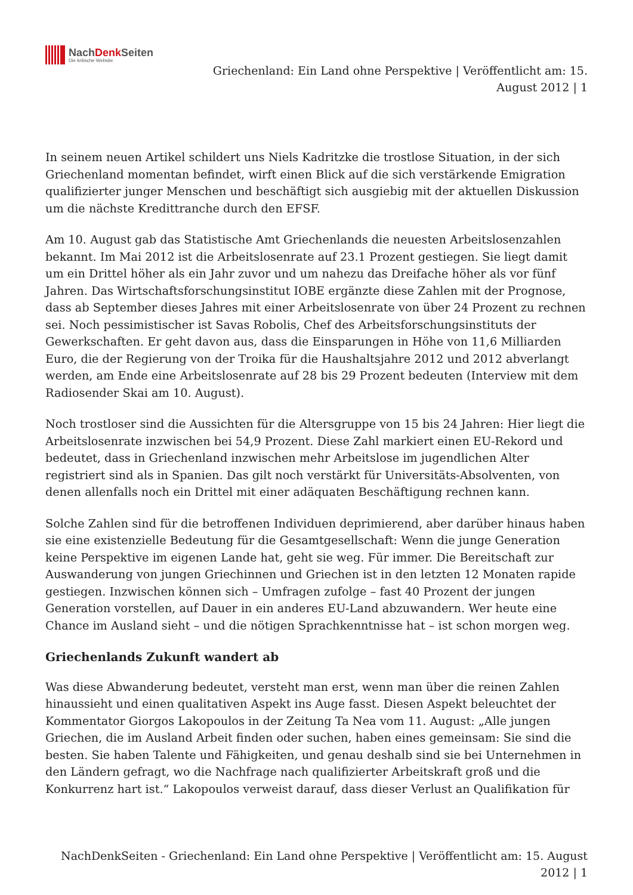NachDenk Seiten
Die kritische Website
Griechenland: Ein Land ohne Perspektive | Veröffentlicht am: 15.
August 2012 | 1
In seinem neuen Artikel schildert uns Niels Kadritzke die trostlose Situation, in der sich Griechenland momentan befindet, wirft einen Blick auf die sich verstärkende Emigration qualifizierter junger Menschen und beschäftigt sich ausgiebig mit der aktuellen Diskussion um die nächste Kredittranche durch den EFSF.
Am 10. August gab das Statistische Amt Griechenlands die neuesten Arbeitslosenzahlen bekannt. Im Mai 2012 ist die Arbeitslosenrate auf 23.1 Prozent gestiegen. Sie liegt damit um ein Drittel höher als ein Jahr zuvor und um nahezu das Dreifache höher als vor fünf Jahren. Das Wirtschaftsforschungsinstitut IOBE ergänzte diese Zahlen mit der Prognose, dass ab September dieses Jahres mit einer Arbeitslosenrate von über 24 Prozent zu rechnen sei. Noch pessimistischer ist Savas Robolis, Chef des Arbeitsforschungsinstituts der Gewerkschaften. Er geht davon aus, dass die Einsparungen in Höhe von 11,6 Milliarden Euro, die der Regierung von der Troika für die Haushaltsjahre 2012 und 2012 abverlangt werden, am Ende eine Arbeitslosenrate auf 28 bis 29 Prozent bedeuten (Interview mit dem Radiosender Skai am 10. August).
Noch trostloser sind die Aussichten für die Altersgruppe von 15 bis 24 Jahren: Hier liegt die Arbeitslosenrate inzwischen bei 54,9 Prozent. Diese Zahl markiert einen EU-Rekord und bedeutet, dass in Griechenland inzwischen mehr Arbeitslose im jugendlichen Alter registriert sind als in Spanien. Das gilt noch verstärkt für Universitäts-Absolventen, von denen allenfalls noch ein Drittel mit einer adäquaten Beschäftigung rechnen kann.
Solche Zahlen sind für die betroffenen Individuen deprimierend, aber darüber hinaus haben sie eine existenzielle Bedeutung für die Gesamtgesellschaft: Wenn die junge Generation keine Perspektive im eigenen Lande hat, geht sie weg. Für immer. Die Bereitschaft zur Auswanderung von jungen Griechinnen und Griechen ist in den letzten 12 Monaten rapide gestiegen. Inzwischen können sich – Umfragen zufolge – fast 40 Prozent der jungen Generation vorstellen, auf Dauer in ein anderes EU-Land abzuwandern. Wer heute eine Chance im Ausland sieht – und die nötigen Sprachkenntnisse hat – ist schon morgen weg.
Griechenlands Zukunft wandert ab
Was diese Abwanderung bedeutet, versteht man erst, wenn man über die reinen Zahlen hinaussieht und einen qualitativen Aspekt ins Auge fasst. Diesen Aspekt beleuchtet der Kommentator Giorgos Lakopoulos in der Zeitung Ta Nea vom 11. August: „Alle jungen Griechen, die im Ausland Arbeit finden oder suchen, haben eines gemeinsam: Sie sind die besten. Sie haben Talente und Fähigkeiten, und genau deshalb sind sie bei Unternehmen in den Ländern gefragt, wo die Nachfrage nach qualifizierter Arbeitskraft groß und die Konkurrenz hart ist.“ Lakopoulos verweist darauf, dass dieser Verlust an Qualifikation für
NachDenkSeiten - Griechenland: Ein Land ohne Perspektive | Veröffentlicht am: 15. August
2012 | 1